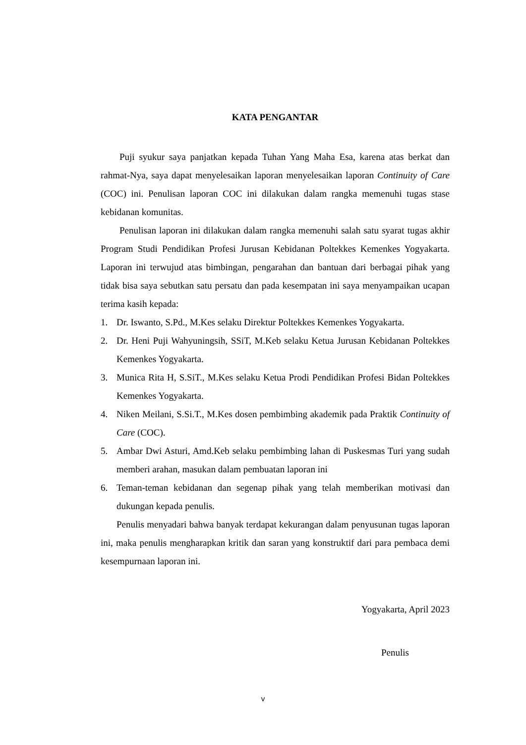KATA PENGANTAR
Puji syukur saya panjatkan kepada Tuhan Yang Maha Esa, karena atas berkat dan rahmat-Nya, saya dapat menyelesaikan laporan menyelesaikan laporan Continuity of Care (COC) ini. Penulisan laporan COC ini dilakukan dalam rangka memenuhi tugas stase kebidanan komunitas.
Penulisan laporan ini dilakukan dalam rangka memenuhi salah satu syarat tugas akhir Program Studi Pendidikan Profesi Jurusan Kebidanan Poltekkes Kemenkes Yogyakarta. Laporan ini terwujud atas bimbingan, pengarahan dan bantuan dari berbagai pihak yang tidak bisa saya sebutkan satu persatu dan pada kesempatan ini saya menyampaikan ucapan terima kasih kepada:
1. Dr. Iswanto, S.Pd., M.Kes selaku Direktur Poltekkes Kemenkes Yogyakarta.
2. Dr. Heni Puji Wahyuningsih, SSiT, M.Keb selaku Ketua Jurusan Kebidanan Poltekkes Kemenkes Yogyakarta.
3. Munica Rita H, S.SiT., M.Kes selaku Ketua Prodi Pendidikan Profesi Bidan Poltekkes Kemenkes Yogyakarta.
4. Niken Meilani, S.Si.T., M.Kes dosen pembimbing akademik pada Praktik Continuity of Care (COC).
5. Ambar Dwi Asturi, Amd.Keb selaku pembimbing lahan di Puskesmas Turi yang sudah memberi arahan, masukan dalam pembuatan laporan ini
6. Teman-teman kebidanan dan segenap pihak yang telah memberikan motivasi dan dukungan kepada penulis.
Penulis menyadari bahwa banyak terdapat kekurangan dalam penyusunan tugas laporan ini, maka penulis mengharapkan kritik dan saran yang konstruktif dari para pembaca demi kesempurnaan laporan ini.
Yogyakarta, April 2023
Penulis
v